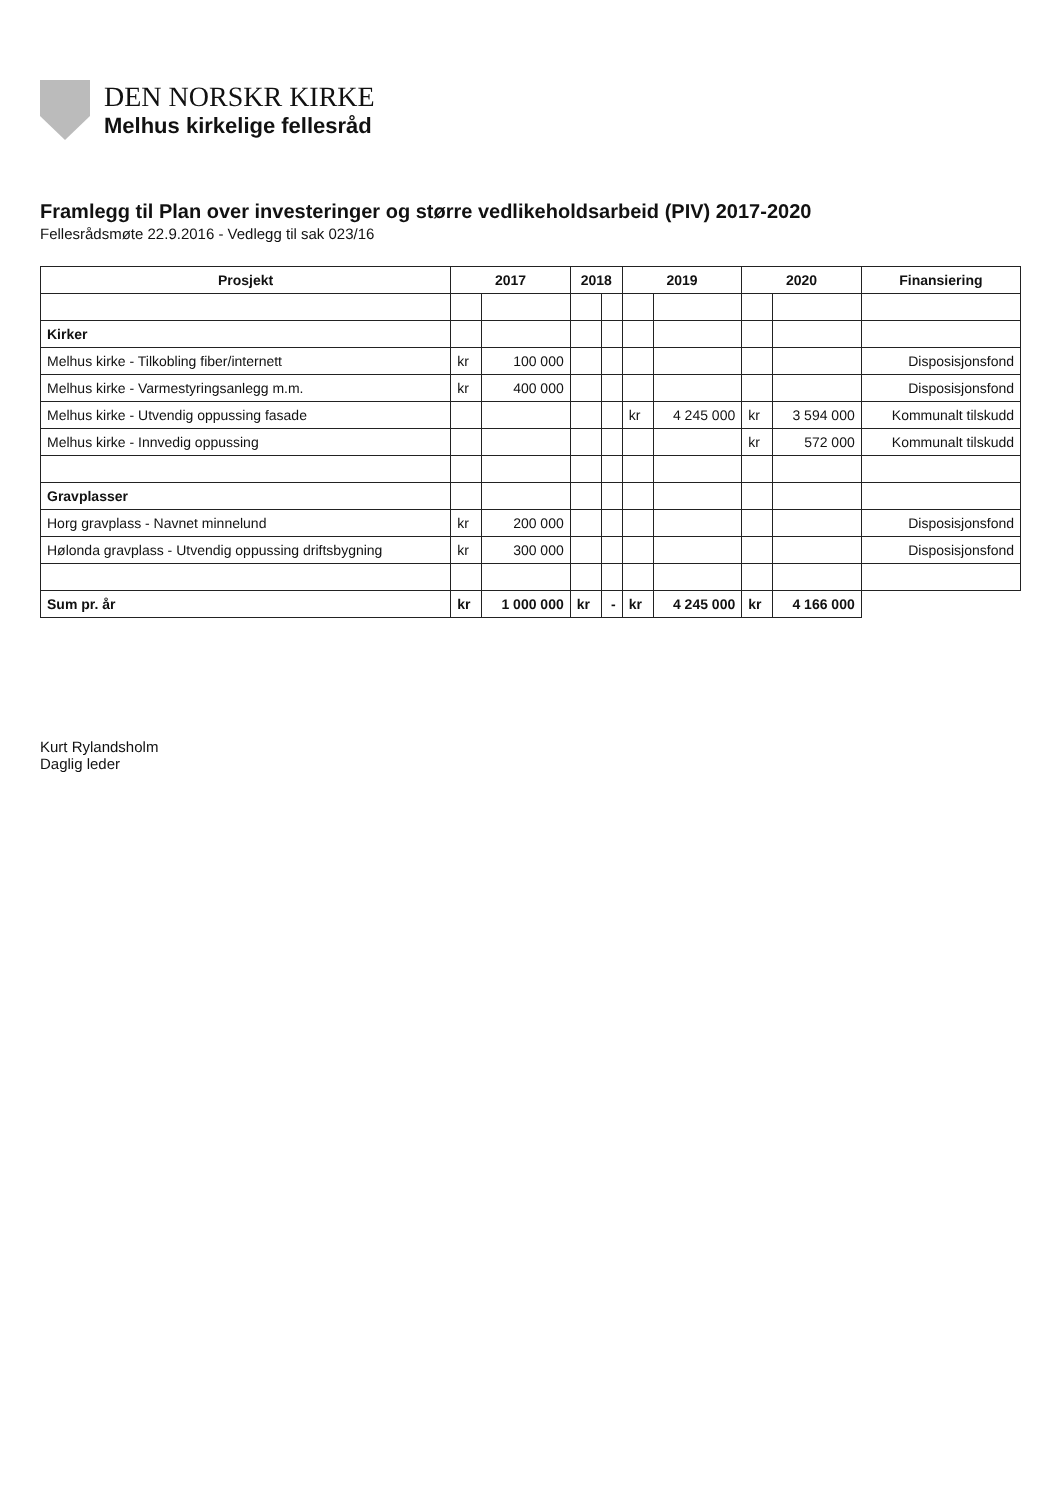DEN NORSKR KIRKE
Melhus kirkelige fellesråd
Framlegg til Plan over investeringer og større vedlikeholdsarbeid (PIV) 2017-2020
Fellesrådsmøte 22.9.2016 - Vedlegg til sak 023/16
| Prosjekt | 2017 | | 2018 | | 2019 | | 2020 | | Finansiering |
| --- | --- | --- | --- | --- | --- | --- | --- | --- | --- |
| Kirker | | | | | | | | | |
| Melhus kirke - Tilkobling fiber/internett | kr | 100 000 | | | | | | | Disposisjonsfond |
| Melhus kirke - Varmestyringsanlegg m.m. | kr | 400 000 | | | | | | | Disposisjonsfond |
| Melhus kirke - Utvendig oppussing fasade | | | | | kr | 4 245 000 | kr | 3 594 000 | Kommunalt tilskudd |
| Melhus kirke - Innvedig oppussing | | | | | | | kr | 572 000 | Kommunalt tilskudd |
| Gravplasser | | | | | | | | | |
| Horg gravplass - Navnet minnelund | kr | 200 000 | | | | | | | Disposisjonsfond |
| Hølonda gravplass - Utvendig oppussing driftsbygning | kr | 300 000 | | | | | | | Disposisjonsfond |
| Sum pr. år | kr | 1 000 000 | kr | - | kr | 4 245 000 | kr | 4 166 000 | |
Kurt Rylandsholm
Daglig leder